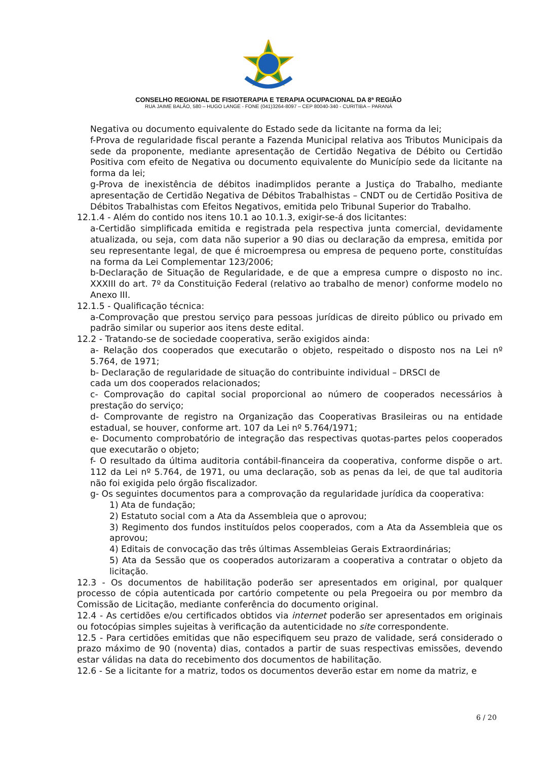CONSELHO REGIONAL DE FISIOTERAPIA E TERAPIA OCUPACIONAL DA 8ª REGIÃO
RUA JAIME BALÃO, 580 – HUGO LANGE - FONE (041)3264-8097 – CEP 80040-340 - CURITIBA – PARANÁ
Negativa ou documento equivalente do Estado sede da licitante na forma da lei;
f-Prova de regularidade fiscal perante a Fazenda Municipal relativa aos Tributos Municipais da sede da proponente, mediante apresentação de Certidão Negativa de Débito ou Certidão Positiva com efeito de Negativa ou documento equivalente do Município sede da licitante na forma da lei;
g-Prova de inexistência de débitos inadimplidos perante a Justiça do Trabalho, mediante apresentação de Certidão Negativa de Débitos Trabalhistas – CNDT ou de Certidão Positiva de Débitos Trabalhistas com Efeitos Negativos, emitida pelo Tribunal Superior do Trabalho.
12.1.4 - Além do contido nos itens 10.1 ao 10.1.3, exigir-se-á dos licitantes:
a-Certidão simplificada emitida e registrada pela respectiva junta comercial, devidamente atualizada, ou seja, com data não superior a 90 dias ou declaração da empresa, emitida por seu representante legal, de que é microempresa ou empresa de pequeno porte, constituídas na forma da Lei Complementar 123/2006;
b-Declaração de Situação de Regularidade, e de que a empresa cumpre o disposto no inc. XXXIII do art. 7º da Constituição Federal (relativo ao trabalho de menor) conforme modelo no Anexo III.
12.1.5 - Qualificação técnica:
a-Comprovação que prestou serviço para pessoas jurídicas de direito público ou privado em padrão similar ou superior aos itens deste edital.
12.2 - Tratando-se de sociedade cooperativa, serão exigidos ainda:
a- Relação dos cooperados que executarão o objeto, respeitado o disposto nos na Lei nº 5.764, de 1971;
b- Declaração de regularidade de situação do contribuinte individual – DRSCI de
cada um dos cooperados relacionados;
c- Comprovação do capital social proporcional ao número de cooperados necessários à prestação do serviço;
d- Comprovante de registro na Organização das Cooperativas Brasileiras ou na entidade estadual, se houver, conforme art. 107 da Lei nº 5.764/1971;
e- Documento comprobatório de integração das respectivas quotas-partes pelos cooperados que executarão o objeto;
f- O resultado da última auditoria contábil-financeira da cooperativa, conforme dispõe o art. 112 da Lei nº 5.764, de 1971, ou uma declaração, sob as penas da lei, de que tal auditoria não foi exigida pelo órgão fiscalizador.
g- Os seguintes documentos para a comprovação da regularidade jurídica da cooperativa:
1) Ata de fundação;
2) Estatuto social com a Ata da Assembleia que o aprovou;
3) Regimento dos fundos instituídos pelos cooperados, com a Ata da Assembleia que os aprovou;
4) Editais de convocação das três últimas Assembleias Gerais Extraordinárias;
5) Ata da Sessão que os cooperados autorizaram a cooperativa a contratar o objeto da licitação.
12.3 - Os documentos de habilitação poderão ser apresentados em original, por qualquer processo de cópia autenticada por cartório competente ou pela Pregoeira ou por membro da Comissão de Licitação, mediante conferência do documento original.
12.4 - As certidões e/ou certificados obtidos via internet poderão ser apresentados em originais ou fotocópias simples sujeitas à verificação da autenticidade no site correspondente.
12.5 - Para certidões emitidas que não especifiquem seu prazo de validade, será considerado o prazo máximo de 90 (noventa) dias, contados a partir de suas respectivas emissões, devendo estar válidas na data do recebimento dos documentos de habilitação.
12.6 - Se a licitante for a matriz, todos os documentos deverão estar em nome da matriz, e
6 / 20